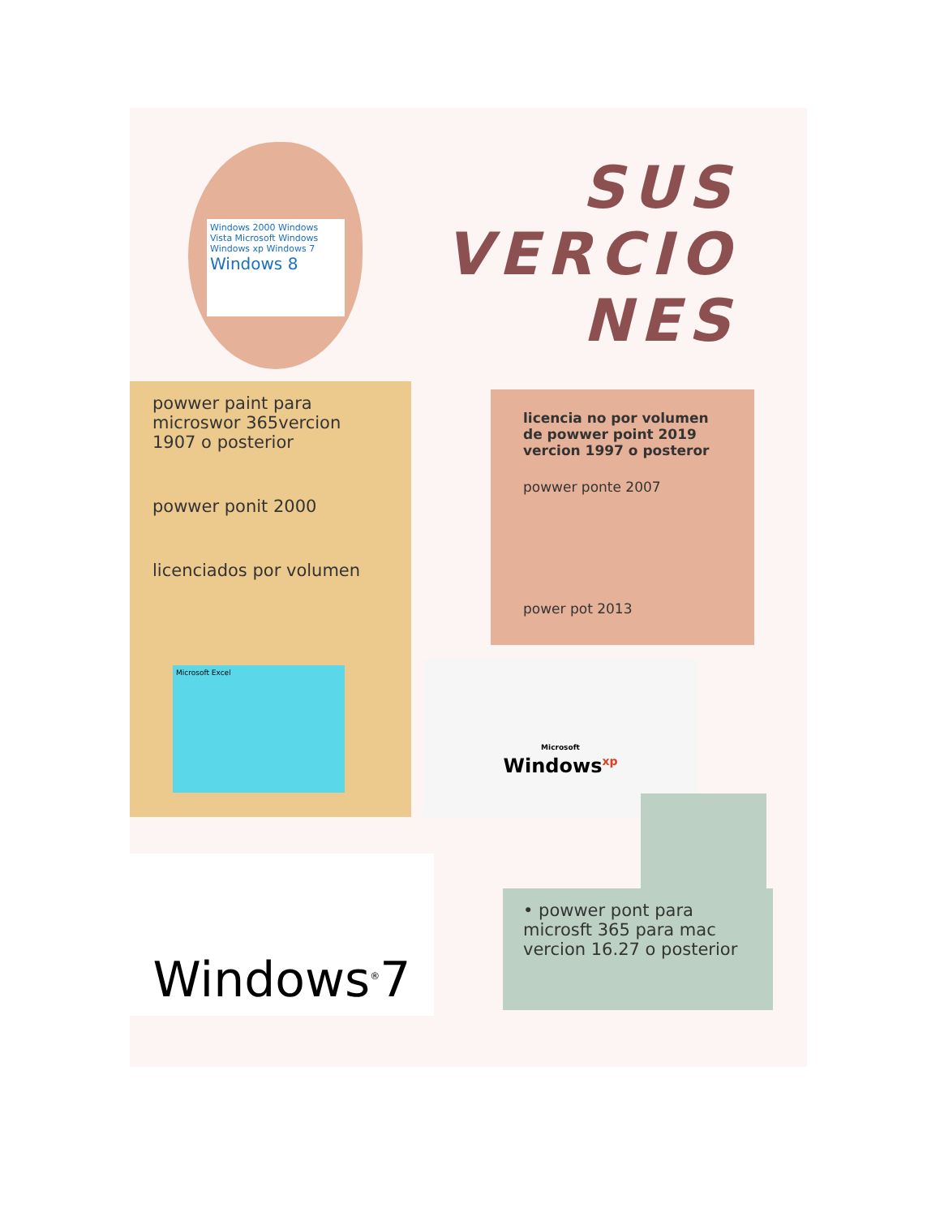Windows 2000 Windows Vista Microsoft Windows Windows xp Windows 7 Windows 8
SUS
VERCIO
NES
powwer paint para microswor 365vercion 1907 o posterior
powwer ponit 2000
licenciados por volumen
Microsoft Excel
licencia no por volumen de powwer point 2019 vercion 1997 o posteror
powwer ponte 2007
power pot 2013
Microsoft
Windows<sup>xp</sup>
• powwer pont para microsft 365 para mac vercion 16.27 o posterior
Windows<sup>®</sup>7